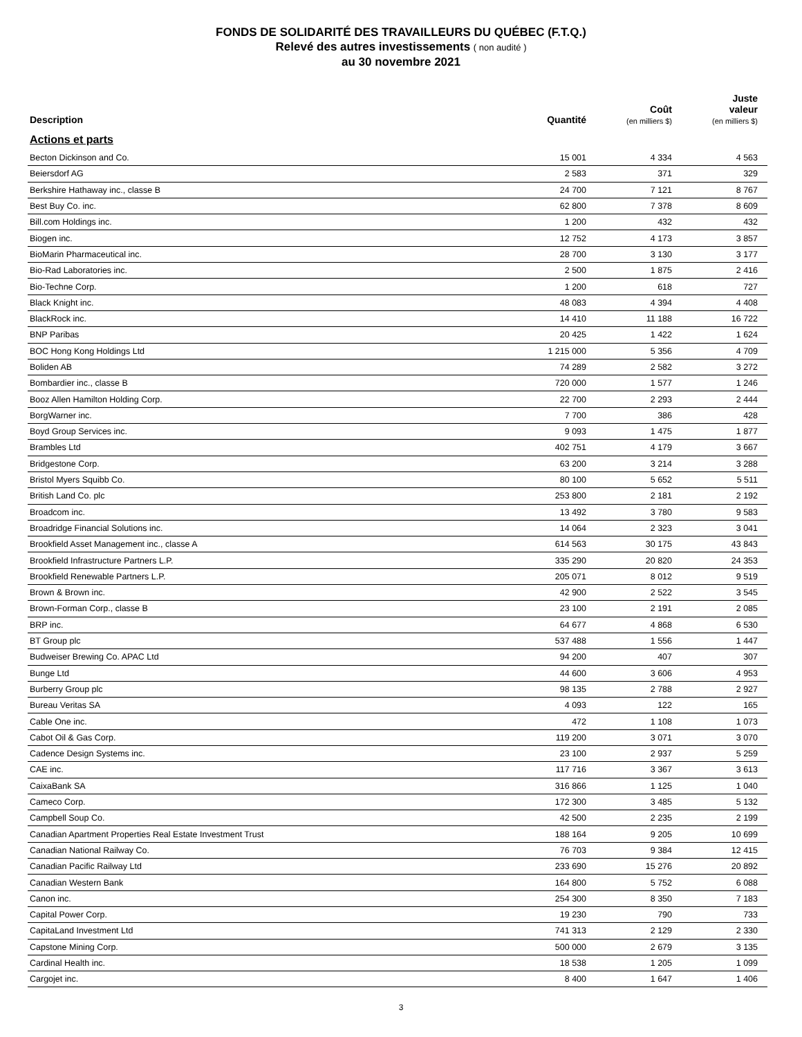FONDS DE SOLIDARITÉ DES TRAVAILLEURS DU QUÉBEC (F.T.Q.)
Relevé des autres investissements ( non audité )
au 30 novembre 2021
| Description | Quantité | Coût (en milliers $) | Juste valeur (en milliers $) |
| --- | --- | --- | --- |
| Actions et parts | | | |
| Becton Dickinson and Co. | 15 001 | 4 334 | 4 563 |
| Beiersdorf AG | 2 583 | 371 | 329 |
| Berkshire Hathaway inc., classe B | 24 700 | 7 121 | 8 767 |
| Best Buy Co. inc. | 62 800 | 7 378 | 8 609 |
| Bill.com Holdings inc. | 1 200 | 432 | 432 |
| Biogen inc. | 12 752 | 4 173 | 3 857 |
| BioMarin Pharmaceutical inc. | 28 700 | 3 130 | 3 177 |
| Bio-Rad Laboratories inc. | 2 500 | 1 875 | 2 416 |
| Bio-Techne Corp. | 1 200 | 618 | 727 |
| Black Knight inc. | 48 083 | 4 394 | 4 408 |
| BlackRock inc. | 14 410 | 11 188 | 16 722 |
| BNP Paribas | 20 425 | 1 422 | 1 624 |
| BOC Hong Kong Holdings Ltd | 1 215 000 | 5 356 | 4 709 |
| Boliden AB | 74 289 | 2 582 | 3 272 |
| Bombardier inc., classe B | 720 000 | 1 577 | 1 246 |
| Booz Allen Hamilton Holding Corp. | 22 700 | 2 293 | 2 444 |
| BorgWarner inc. | 7 700 | 386 | 428 |
| Boyd Group Services inc. | 9 093 | 1 475 | 1 877 |
| Brambles Ltd | 402 751 | 4 179 | 3 667 |
| Bridgestone Corp. | 63 200 | 3 214 | 3 288 |
| Bristol Myers Squibb Co. | 80 100 | 5 652 | 5 511 |
| British Land Co. plc | 253 800 | 2 181 | 2 192 |
| Broadcom inc. | 13 492 | 3 780 | 9 583 |
| Broadridge Financial Solutions inc. | 14 064 | 2 323 | 3 041 |
| Brookfield Asset Management inc., classe A | 614 563 | 30 175 | 43 843 |
| Brookfield Infrastructure Partners L.P. | 335 290 | 20 820 | 24 353 |
| Brookfield Renewable Partners L.P. | 205 071 | 8 012 | 9 519 |
| Brown & Brown inc. | 42 900 | 2 522 | 3 545 |
| Brown-Forman Corp., classe B | 23 100 | 2 191 | 2 085 |
| BRP inc. | 64 677 | 4 868 | 6 530 |
| BT Group plc | 537 488 | 1 556 | 1 447 |
| Budweiser Brewing Co. APAC Ltd | 94 200 | 407 | 307 |
| Bunge Ltd | 44 600 | 3 606 | 4 953 |
| Burberry Group plc | 98 135 | 2 788 | 2 927 |
| Bureau Veritas SA | 4 093 | 122 | 165 |
| Cable One inc. | 472 | 1 108 | 1 073 |
| Cabot Oil & Gas Corp. | 119 200 | 3 071 | 3 070 |
| Cadence Design Systems inc. | 23 100 | 2 937 | 5 259 |
| CAE inc. | 117 716 | 3 367 | 3 613 |
| CaixaBank SA | 316 866 | 1 125 | 1 040 |
| Cameco Corp. | 172 300 | 3 485 | 5 132 |
| Campbell Soup Co. | 42 500 | 2 235 | 2 199 |
| Canadian Apartment Properties Real Estate Investment Trust | 188 164 | 9 205 | 10 699 |
| Canadian National Railway Co. | 76 703 | 9 384 | 12 415 |
| Canadian Pacific Railway Ltd | 233 690 | 15 276 | 20 892 |
| Canadian Western Bank | 164 800 | 5 752 | 6 088 |
| Canon inc. | 254 300 | 8 350 | 7 183 |
| Capital Power Corp. | 19 230 | 790 | 733 |
| CapitaLand Investment Ltd | 741 313 | 2 129 | 2 330 |
| Capstone Mining Corp. | 500 000 | 2 679 | 3 135 |
| Cardinal Health inc. | 18 538 | 1 205 | 1 099 |
| Cargojet inc. | 8 400 | 1 647 | 1 406 |
3